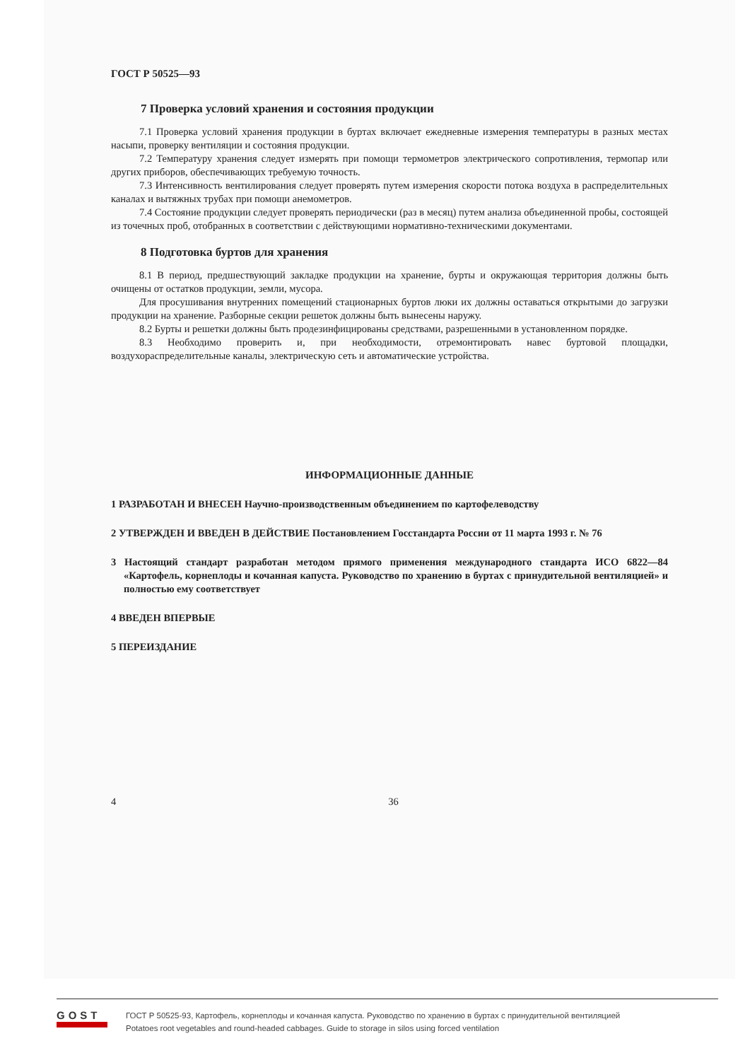ГОСТ Р 50525—93
7 Проверка условий хранения и состояния продукции
7.1 Проверка условий хранения продукции в буртах включает ежедневные измерения температуры в разных местах насыпи, проверку вентиляции и состояния продукции.
7.2 Температуру хранения следует измерять при помощи термометров электрического сопротивления, термопар или других приборов, обеспечивающих требуемую точность.
7.3 Интенсивность вентилирования следует проверять путем измерения скорости потока воздуха в распределительных каналах и вытяжных трубах при помощи анемометров.
7.4 Состояние продукции следует проверять периодически (раз в месяц) путем анализа объединенной пробы, состоящей из точечных проб, отобранных в соответствии с действующими нормативно-техническими документами.
8 Подготовка буртов для хранения
8.1 В период, предшествующий закладке продукции на хранение, бурты и окружающая территория должны быть очищены от остатков продукции, земли, мусора.
Для просушивания внутренних помещений стационарных буртов люки их должны оставаться открытыми до загрузки продукции на хранение. Разборные секции решеток должны быть вынесены наружу.
8.2 Бурты и решетки должны быть продезинфицированы средствами, разрешенными в установленном порядке.
8.3 Необходимо проверить и, при необходимости, отремонтировать навес буртовой площадки, воздухораспределительные каналы, электрическую сеть и автоматические устройства.
ИНФОРМАЦИОННЫЕ ДАННЫЕ
1 РАЗРАБОТАН И ВНЕСЕН Научно-производственным объединением по картофелеводству
2 УТВЕРЖДЕН И ВВЕДЕН В ДЕЙСТВИЕ Постановлением Госстандарта России от 11 марта 1993 г. № 76
3 Настоящий стандарт разработан методом прямого применения международного стандарта ИСО 6822—84 «Картофель, корнеплоды и кочанная капуста. Руководство по хранению в буртах с принудительной вентиляцией» и полностью ему соответствует
4 ВВЕДЕН ВПЕРВЫЕ
5 ПЕРЕИЗДАНИЕ
4 36
GOST
ГОСТ Р 50525-93, Картофель, корнеплоды и кочанная капуста. Руководство по хранению в буртах с принудительной вентиляцией
Potatoes root vegetables and round-headed cabbages. Guide to storage in silos using forced ventilation